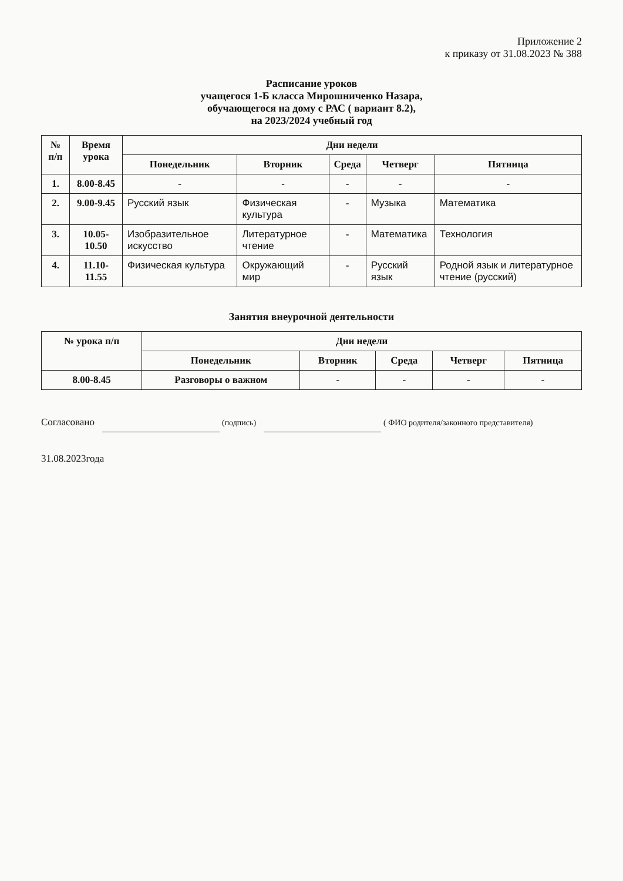Приложение 2
к приказу от 31.08.2023 № 388
Расписание уроков
учащегося 1-Б класса Мирошниченко Назара,
обучающегося на дому с РАС ( вариант 8.2),
на 2023/2024 учебный год
| № п/п | Время урока | Дни недели | | | | |
| --- | --- | --- | --- | --- | --- | --- |
| | | Понедельник | Вторник | Среда | Четверг | Пятница |
| 1. | 8.00-8.45 | - | - | - | - | - |
| 2. | 9.00-9.45 | Русский язык | Физическая культура | - | Музыка | Математика |
| 3. | 10.05-10.50 | Изобразительное искусство | Литературное чтение | - | Математика | Технология |
| 4. | 11.10-11.55 | Физическая культура | Окружающий мир | - | Русский язык | Родной язык и литературное чтение (русский) |
Занятия внеурочной деятельности
| № урока п/п | Дни недели | | | | |
| --- | --- | --- | --- | --- | --- |
| | Понедельник | Вторник | Среда | Четверг | Пятница |
| 8.00-8.45 | Разговоры о важном | - | - | - | - |
Согласовано (подпись) ( ФИО родителя/законного представителя)
31.08.2023года